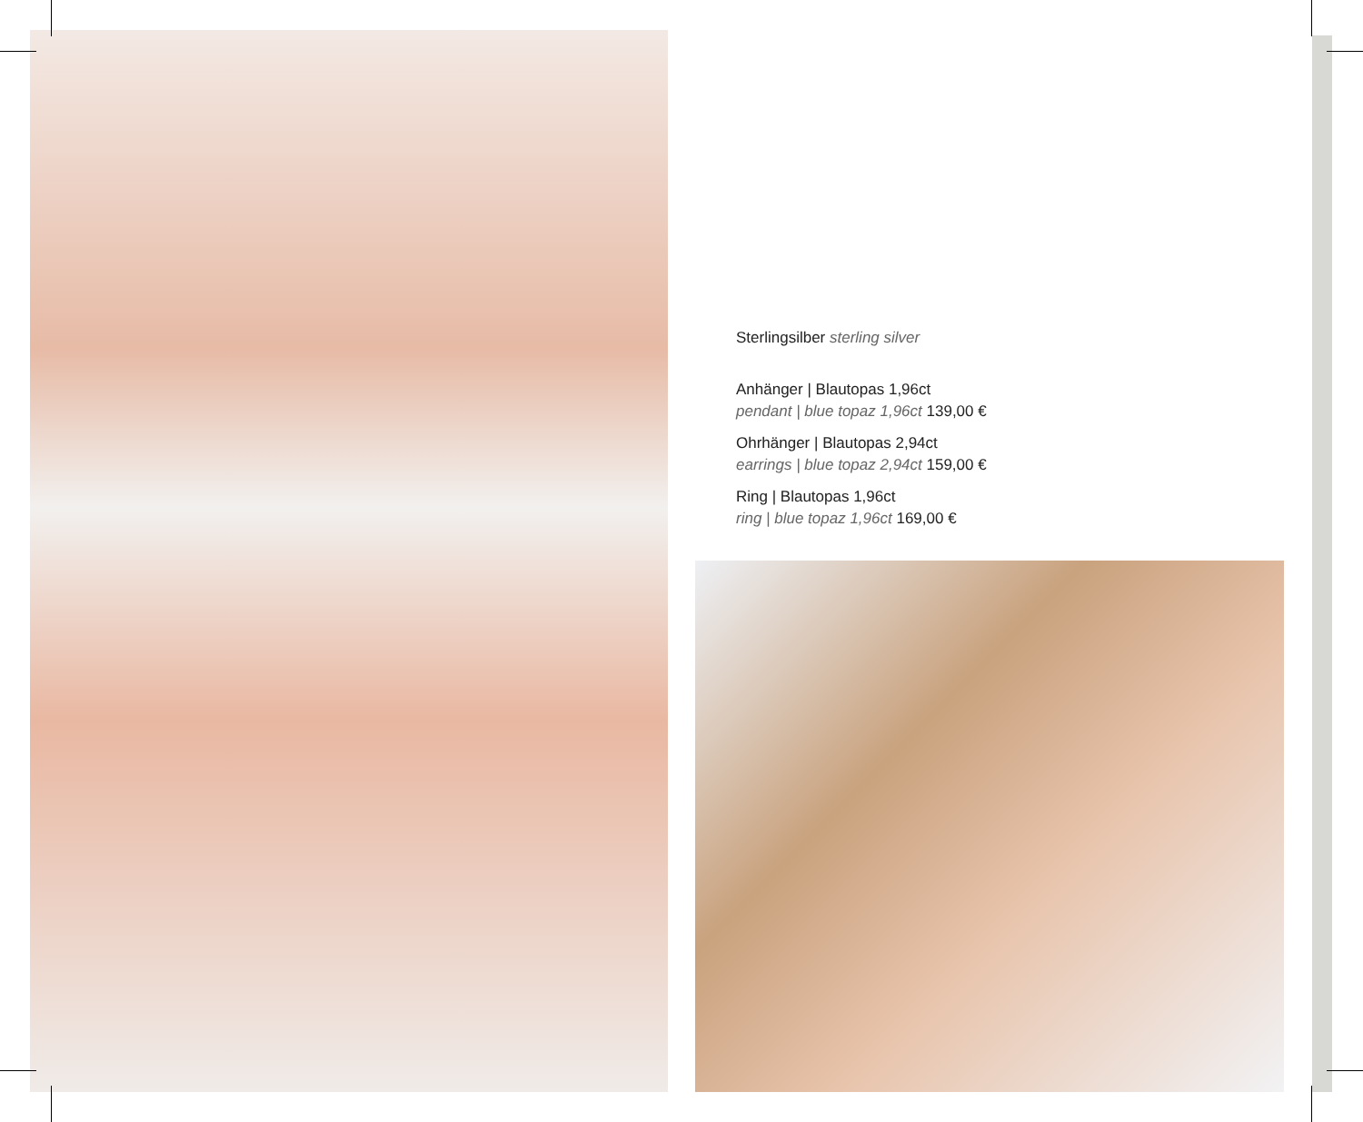Sterlingsilber sterling silver
Anhänger | Blautopas 1,96ct
pendant | blue topaz 1,96ct 139,00 €
Ohrhänger | Blautopas 2,94ct
earrings | blue topaz 2,94ct 159,00 €
Ring | Blautopas 1,96ct
ring | blue topaz 1,96ct 169,00 €